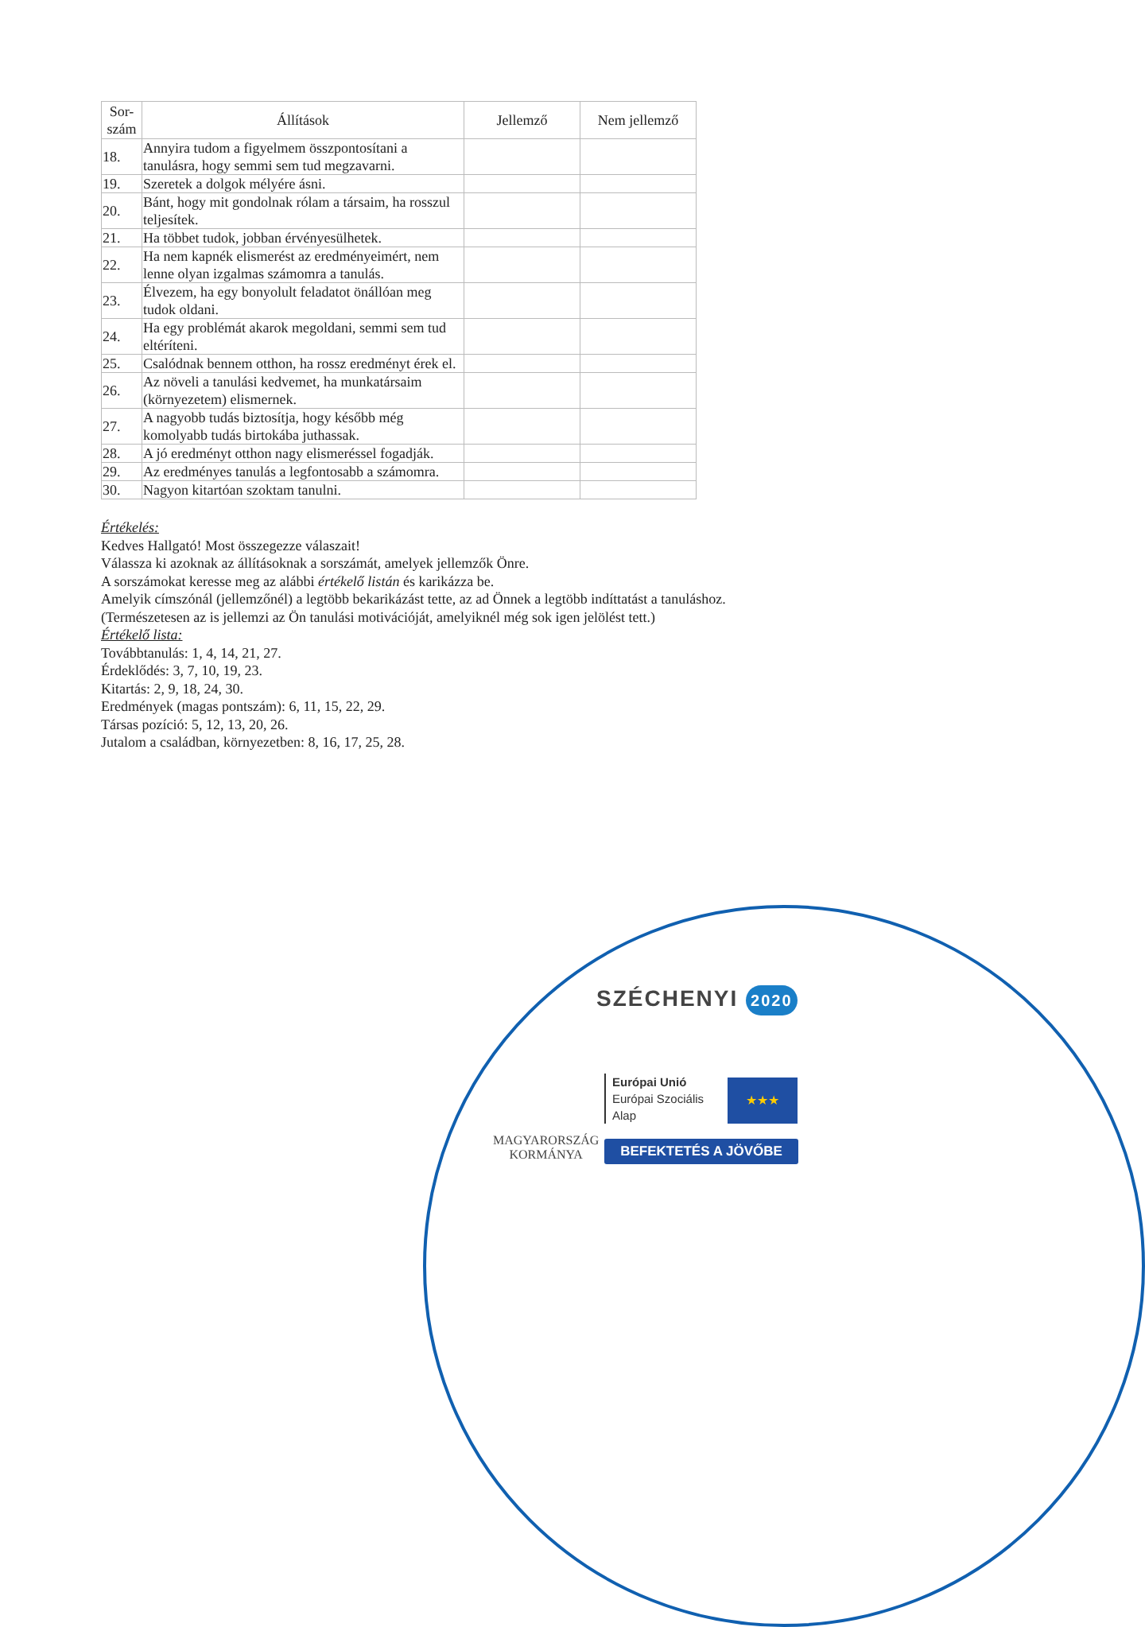| Sor- szám | Állítások | Jellemző | Nem jellemző |
| --- | --- | --- | --- |
| 18. | Annyira tudom a figyelmem összpontosítani a tanulásra, hogy semmi sem tud megzavarni. | | |
| 19. | Szeretek a dolgok mélyére ásni. | | |
| 20. | Bánt, hogy mit gondolnak rólam a társaim, ha rosszul teljesítek. | | |
| 21. | Ha többet tudok, jobban érvényesülhetek. | | |
| 22. | Ha nem kapnék elismerést az eredményeimért, nem lenne olyan izgalmas számomra a tanulás. | | |
| 23. | Élvezem, ha egy bonyolult feladatot önállóan meg tudok oldani. | | |
| 24. | Ha egy problémát akarok megoldani, semmi sem tud eltéríteni. | | |
| 25. | Csalódnak bennem otthon, ha rossz eredményt érek el. | | |
| 26. | Az növeli a tanulási kedvemet, ha munkatársaim (környezetem) elismernek. | | |
| 27. | A nagyobb tudás biztosítja, hogy később még komolyabb tudás birtokába juthassak. | | |
| 28. | A jó eredményt otthon nagy elismeréssel fogadják. | | |
| 29. | Az eredményes tanulás a legfontosabb a számomra. | | |
| 30. | Nagyon kitartóan szoktam tanulni. | | |
Értékelés:
Kedves Hallgató! Most összegezze válaszait!
Válassza ki azoknak az állításoknak a sorszámát, amelyek jellemzők Önre.
A sorszámokat keresse meg az alábbi értékelő listán és karikázza be.
Amelyik címszónál (jellemzőnél) a legtöbb bekarikázást tette, az ad Önnek a legtöbb indíttatást a tanuláshoz. (Természetesen az is jellemzi az Ön tanulási motivációját, amelyiknél még sok igen jelölést tett.)
Értékelő lista:
Továbbtanulás: 1, 4, 14, 21, 27.
Érdeklődés: 3, 7, 10, 19, 23.
Kitartás: 2, 9, 18, 24, 30.
Eredmények (magas pontszám): 6, 11, 15, 22, 29.
Társas pozíció: 5, 12, 13, 20, 26.
Jutalom a családban, környezetben: 8, 16, 17, 25, 28.
SZÉCHENYI 2020
MAGYARORSZÁG
KORMÁNYA
Európai Unió
Európai Szociális
Alap
★★★
BEFEKTETÉS A JÖVŐBE